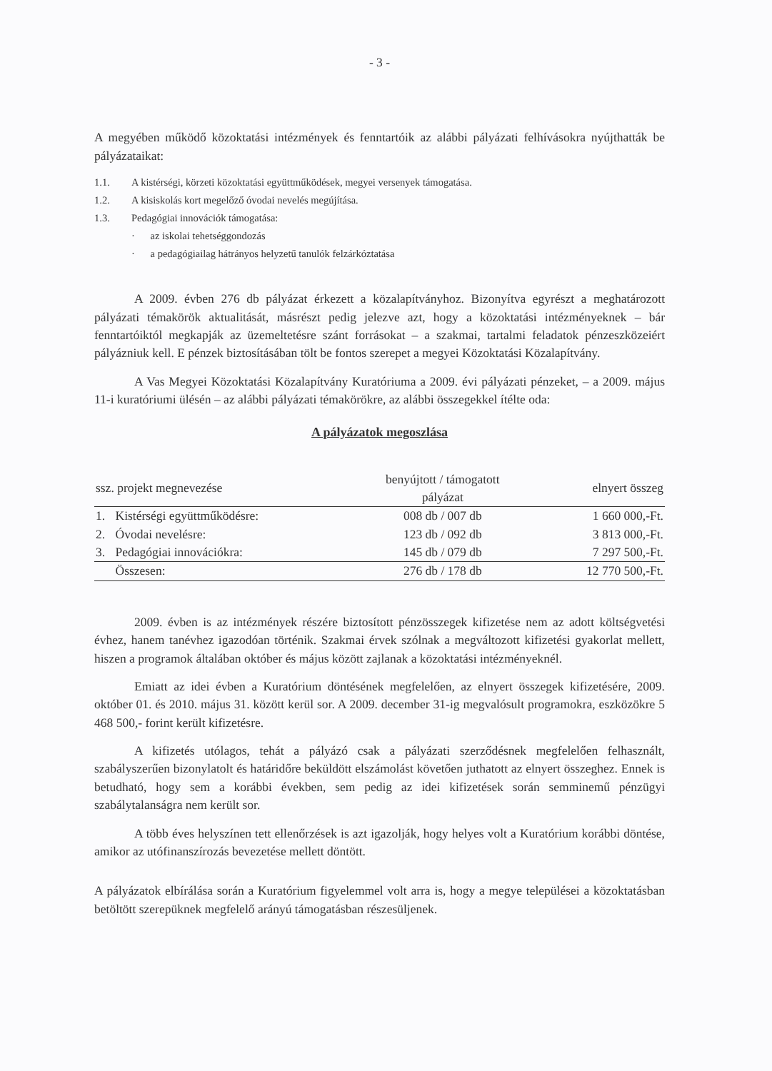- 3 -
A megyében működő közoktatási intézmények és fenntartóik az alábbi pályázati felhívásokra nyújthatták be pályázataikat:
1.1. A kistérségi, körzeti közoktatási együttműködések, megyei versenyek támogatása.
1.2. A kisiskolás kort megelőző óvodai nevelés megújítása.
1.3. Pedagógiai innovációk támogatása:
· az iskolai tehetséggondozás
· a pedagógiailag hátrányos helyzetű tanulók felzárkóztatása
A 2009. évben 276 db pályázat érkezett a közalapítványhoz. Bizonyítva egyrészt a meghatározott pályázati témakörök aktualitását, másrészt pedig jelezve azt, hogy a közoktatási intézményeknek – bár fenntartóiktól megkapják az üzemeltetésre szánt forrásokat – a szakmai, tartalmi feladatok pénzeszközeiért pályázniuk kell. E pénzek biztosításában tölt be fontos szerepet a megyei Közoktatási Közalapítvány.
A Vas Megyei Közoktatási Közalapítvány Kuratóriuma a 2009. évi pályázati pénzeket, – a 2009. május 11-i kuratóriumi ülésén – az alábbi pályázati témakörökre, az alábbi összegekkel ítélte oda:
A pályázatok megoszlása
| ssz. projekt megnevezése | | benyújtott / támogatott pályázat | elnyert összeg |
| --- | --- | --- | --- |
| 1. | Kistérségi együttműködésre: | 008 db / 007 db | 1 660 000,-Ft. |
| 2. | Óvodai nevelésre: | 123 db / 092 db | 3 813 000,-Ft. |
| 3. | Pedagógiai innovációkra: | 145 db / 079 db | 7 297 500,-Ft. |
| | Összesen: | 276 db / 178 db | 12 770 500,-Ft. |
2009. évben is az intézmények részére biztosított pénzösszegek kifizetése nem az adott költségvetési évhez, hanem tanévhez igazodóan történik. Szakmai érvek szólnak a megváltozott kifizetési gyakorlat mellett, hiszen a programok általában október és május között zajlanak a közoktatási intézményeknél.
Emiatt az idei évben a Kuratórium döntésének megfelelően, az elnyert összegek kifizetésére, 2009. október 01. és 2010. május 31. között kerül sor. A 2009. december 31-ig megvalósult programokra, eszközökre 5 468 500,- forint került kifizetésre.
A kifizetés utólagos, tehát a pályázó csak a pályázati szerződésnek megfelelően felhasznált, szabályszerűen bizonylatolt és határidőre beküldött elszámolást követően juthatott az elnyert összeghez. Ennek is betudható, hogy sem a korábbi években, sem pedig az idei kifizetések során semminemű pénzügyi szabálytalanságra nem került sor.
A több éves helyszínen tett ellenőrzések is azt igazolják, hogy helyes volt a Kuratórium korábbi döntése, amikor az utófinanszírozás bevezetése mellett döntött.
A pályázatok elbírálása során a Kuratórium figyelemmel volt arra is, hogy a megye települései a közoktatásban betöltött szerepüknek megfelelő arányú támogatásban részesüljenek.